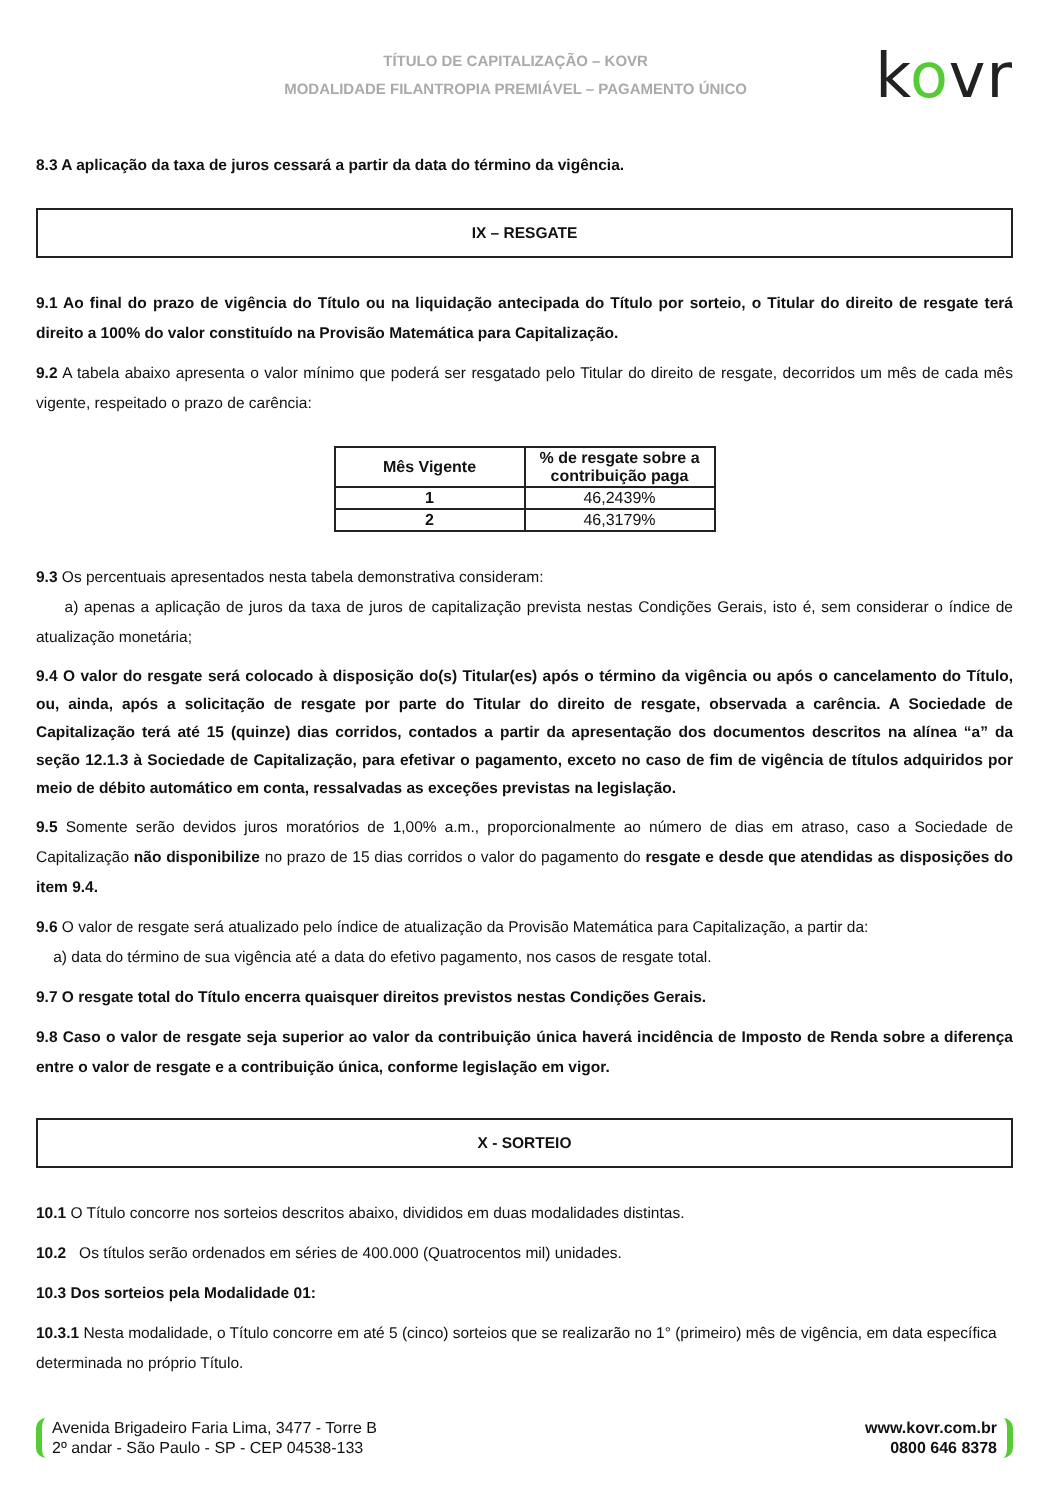TÍTULO DE CAPITALIZAÇÃO – KOVR
MODALIDADE FILANTROPIA PREMIÁVEL – PAGAMENTO ÚNICO
kovr
8.3 A aplicação da taxa de juros cessará a partir da data do término da vigência.
IX – RESGATE
9.1 Ao final do prazo de vigência do Título ou na liquidação antecipada do Título por sorteio, o Titular do direito de resgate terá direito a 100% do valor constituído na Provisão Matemática para Capitalização.
9.2 A tabela abaixo apresenta o valor mínimo que poderá ser resgatado pelo Titular do direito de resgate, decorridos um mês de cada mês vigente, respeitado o prazo de carência:
| Mês Vigente | % de resgate sobre a contribuição paga |
| --- | --- |
| 1 | 46,2439% |
| 2 | 46,3179% |
9.3 Os percentuais apresentados nesta tabela demonstrativa consideram:
a) apenas a aplicação de juros da taxa de juros de capitalização prevista nestas Condições Gerais, isto é, sem considerar o índice de atualização monetária;
9.4 O valor do resgate será colocado à disposição do(s) Titular(es) após o término da vigência ou após o cancelamento do Título, ou, ainda, após a solicitação de resgate por parte do Titular do direito de resgate, observada a carência. A Sociedade de Capitalização terá até 15 (quinze) dias corridos, contados a partir da apresentação dos documentos descritos na alínea “a” da seção 12.1.3 à Sociedade de Capitalização, para efetivar o pagamento, exceto no caso de fim de vigência de títulos adquiridos por meio de débito automático em conta, ressalvadas as exceções previstas na legislação.
9.5 Somente serão devidos juros moratórios de 1,00% a.m., proporcionalmente ao número de dias em atraso, caso a Sociedade de Capitalização não disponibilize no prazo de 15 dias corridos o valor do pagamento do resgate e desde que atendidas as disposições do item 9.4.
9.6 O valor de resgate será atualizado pelo índice de atualização da Provisão Matemática para Capitalização, a partir da:
a) data do término de sua vigência até a data do efetivo pagamento, nos casos de resgate total.
9.7 O resgate total do Título encerra quaisquer direitos previstos nestas Condições Gerais.
9.8 Caso o valor de resgate seja superior ao valor da contribuição única haverá incidência de Imposto de Renda sobre a diferença entre o valor de resgate e a contribuição única, conforme legislação em vigor.
X - SORTEIO
10.1 O Título concorre nos sorteios descritos abaixo, divididos em duas modalidades distintas.
10.2 Os títulos serão ordenados em séries de 400.000 (Quatrocentos mil) unidades.
10.3 Dos sorteios pela Modalidade 01:
10.3.1 Nesta modalidade, o Título concorre em até 5 (cinco) sorteios que se realizarão no 1° (primeiro) mês de vigência, em data específica determinada no próprio Título.
Avenida Brigadeiro Faria Lima, 3477 - Torre B
2º andar - São Paulo - SP - CEP 04538-133
www.kovr.com.br
0800 646 8378